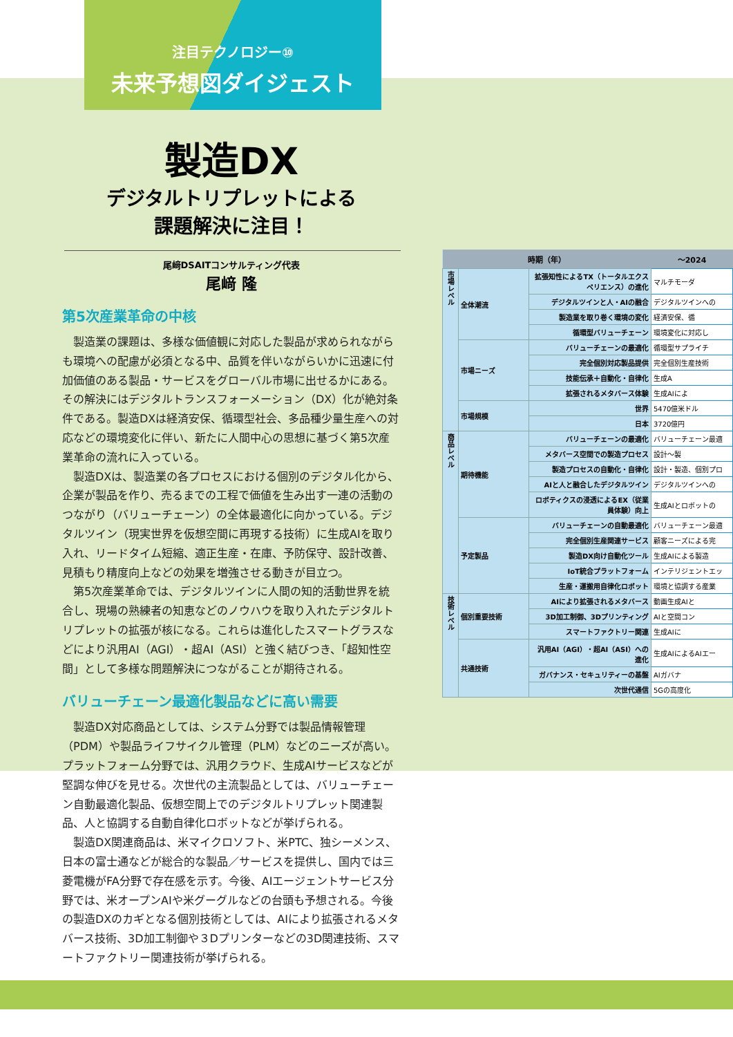注目テクノロジー⑩
未来予想図ダイジェスト
製造DX
デジタルトリプレットによる
課題解決に注目！
尾﨑DSAITコンサルティング代表
尾﨑 隆
第5次産業革命の中核
製造業の課題は、多様な価値観に対応した製品が求められながらも環境への配慮が必須となる中、品質を伴いながらいかに迅速に付加価値のある製品・サービスをグローバル市場に出せるかにある。その解決にはデジタルトランスフォーメーション（DX）化が絶対条件である。製造DXは経済安保、循環型社会、多品種少量生産への対応などの環境変化に伴い、新たに人間中心の思想に基づく第5次産業革命の流れに入っている。
製造DXは、製造業の各プロセスにおける個別のデジタル化から、企業が製品を作り、売るまでの工程で価値を生み出す一連の活動のつながり（バリューチェーン）の全体最適化に向かっている。デジタルツイン（現実世界を仮想空間に再現する技術）に生成AIを取り入れ、リードタイム短縮、適正生産・在庫、予防保守、設計改善、見積もり精度向上などの効果を増強させる動きが目立つ。
第5次産業革命では、デジタルツインに人間の知的活動世界を統合し、現場の熟練者の知恵などのノウハウを取り入れたデジタルトリプレットの拡張が核になる。これらは進化したスマートグラスなどにより汎用AI（AGI）・超AI（ASI）と強く結びつき、「超知性空間」として多様な問題解決につながることが期待される。
バリューチェーン最適化製品などに高い需要
製造DX対応商品としては、システム分野では製品情報管理（PDM）や製品ライフサイクル管理（PLM）などのニーズが高い。プラットフォーム分野では、汎用クラウド、生成AIサービスなどが堅調な伸びを見せる。次世代の主流製品としては、バリューチェーン自動最適化製品、仮想空間上でのデジタルトリプレット関連製品、人と協調する自動自律化ロボットなどが挙げられる。
製造DX関連商品は、米マイクロソフト、米PTC、独シーメンス、日本の富士通などが総合的な製品／サービスを提供し、国内では三菱電機がFA分野で存在感を示す。今後、AIエージェントサービス分野では、米オープンAIや米グーグルなどの台頭も予想される。今後の製造DXのカギとなる個別技術としては、AIにより拡張されるメタバース技術、3D加工制御や３Dプリンターなどの3D関連技術、スマートファクトリー関連技術が挙げられる。
| 時期（年） | | | ～2024 |
| --- | --- | --- | --- |
| 市場レベル | 全体潮流 | 拡張知性によるTX（トータルエクスペリエンス）の進化 | マルチモーダ |
| | | デジタルツインと人・AIの融合 | デジタルツインへの |
| | | 製造業を取り巻く環境の変化 | 経済安保、循 |
| | | 循環型バリューチェーン | 環境変化に対応し |
| | 市場ニーズ | バリューチェーンの最適化 | 循環型サプライチ |
| | | 完全個別対応製品提供 | 完全個別生産技術 |
| | | 技能伝承＋自動化・自律化 | 生成A |
| | | 拡張されるメタバース体験 | 生成AIによ |
| | 市場規模 | 世界 | 5470億米ドル |
| | | 日本 | 3720億円 |
| 商品レベル | 期待機能 | バリューチェーンの最適化 | バリューチェーン最適 |
| | | メタバース空間での製造プロセス | 設計～製 |
| | | 製造プロセスの自動化・自律化 | 設計・製造、個別プロ |
| | | AIと人と融合したデジタルツイン | デジタルツインへの |
| | | ロボティクスの浸透によるEX（従業員体験）向上 | 生成AIとロボットの |
| | 予定製品 | バリューチェーンの自動最適化 | バリューチェーン最適 |
| | | 完全個別生産関連サービス | 顧客ニーズによる完 |
| | | 製造DX向け自動化ツール | 生成AIによる製造 |
| | | IoT統合プラットフォーム | インテリジェントエッ |
| | | 生産・運搬用自律化ロボット | 環境と協調する産業 |
| 技術レベル | 個別重要技術 | AIにより拡張されるメタバース | 動画生成AIと |
| | | 3D加工制御、3Dプリンティング | AIと空間コン |
| | | スマートファクトリー関連 | 生成AIに |
| | 共通技術 | 汎用AI（AGI）・超AI（ASI）への進化 | 生成AIによるAIエー |
| | | ガバナンス・セキュリティーの基盤 | AIガバナ |
| | | 次世代通信 | 5Gの高度化 |